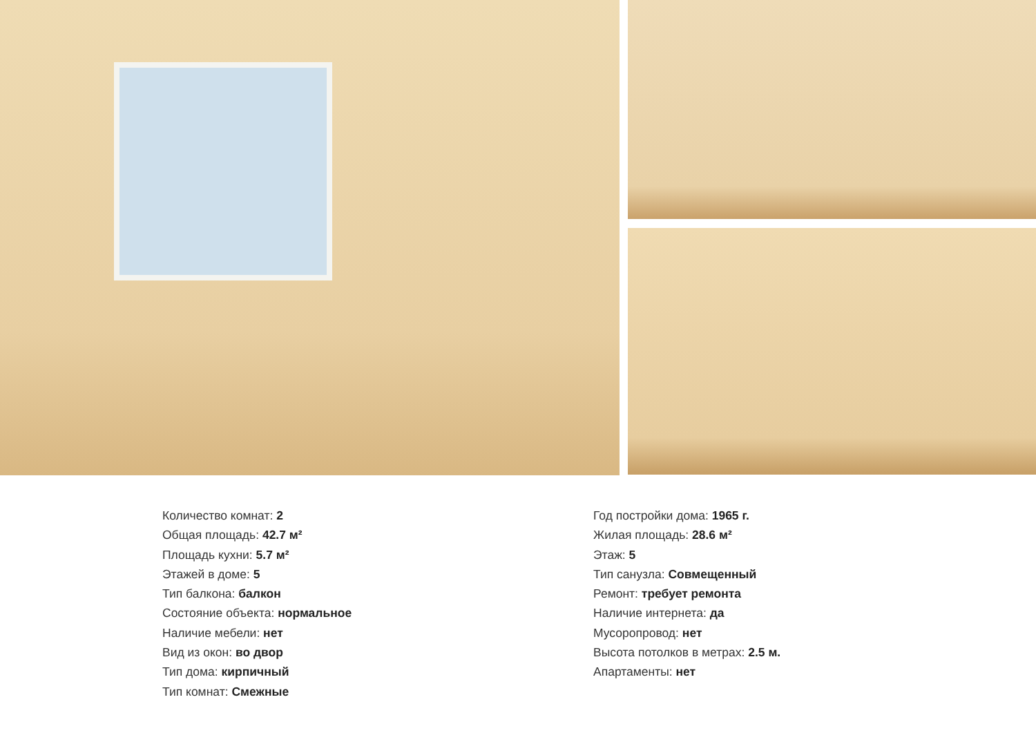Количество комнат: 2
Общая площадь: 42.7 м²
Площадь кухни: 5.7 м²
Этажей в доме: 5
Тип балкона: балкон
Состояние объекта: нормальное
Наличие мебели: нет
Вид из окон: во двор
Тип дома: кирпичный
Тип комнат: Смежные
Год постройки дома: 1965 г.
Жилая площадь: 28.6 м²
Этаж: 5
Тип санузла: Совмещенный
Ремонт: требует ремонта
Наличие интернета: да
Мусоропровод: нет
Высота потолков в метрах: 2.5 м.
Апартаменты: нет